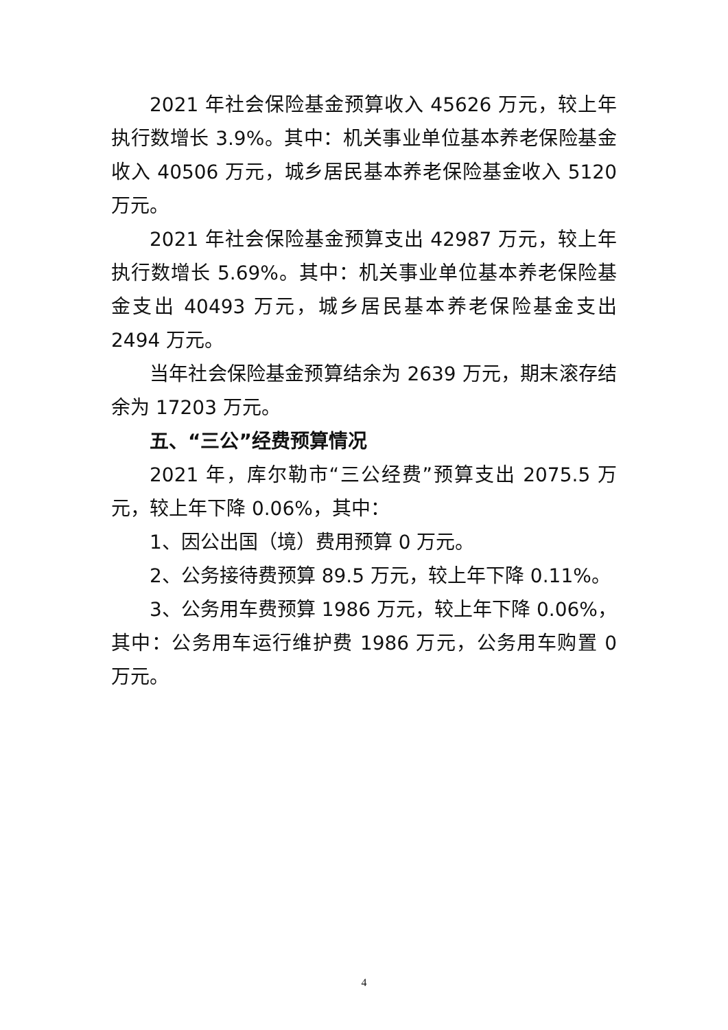2021 年社会保险基金预算收入 45626 万元，较上年执行数增长 3.9%。其中：机关事业单位基本养老保险基金收入 40506 万元，城乡居民基本养老保险基金收入 5120 万元。
2021 年社会保险基金预算支出 42987 万元，较上年执行数增长 5.69%。其中：机关事业单位基本养老保险基金支出 40493 万元，城乡居民基本养老保险基金支出 2494 万元。
当年社会保险基金预算结余为 2639 万元，期末滚存结余为 17203 万元。
五、“三公”经费预算情况
2021 年，库尔勒市“三公经费”预算支出 2075.5 万元，较上年下降 0.06%，其中：
1、因公出国（境）费用预算 0 万元。
2、公务接待费预算 89.5 万元，较上年下降 0.11%。
3、公务用车费预算 1986 万元，较上年下降 0.06%，其中：公务用车运行维护费 1986 万元，公务用车购置 0 万元。
4